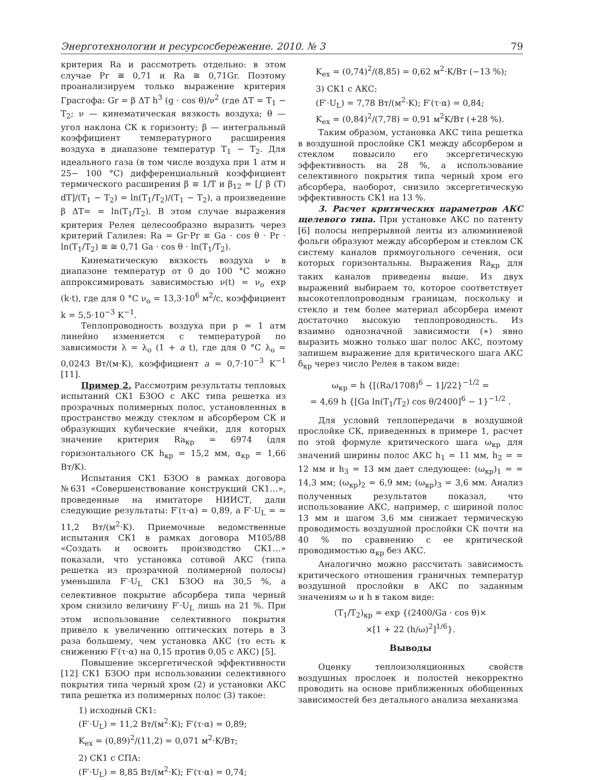Энерготехнологии и ресурсосбережение. 2010. № 3 79
критерия Ra и рассмотреть отдельно: в этом случае Pr ≅ 0,71 и Ra ≅ 0,71Gr. Поэтому проанализируем только выражение критерия Грасгофа: Gr = β ΔT h<sup>3</sup> (g · cos θ)/ν<sup>2</sup> (где ΔT = T<sub>1</sub> − T<sub>2</sub>; ν — кинематическая вязкость воздуха; θ — угол наклона СК к горизонту; β — интегральный коэффициент температурного расширения воздуха в диапазоне температур T<sub>1</sub> − T<sub>2</sub>. Для идеального газа (в том числе воздуха при 1 атм и 25− 100 °C) дифференциальный коэффициент термического расширения β ≡ 1/T и β<sub>12</sub> = [∫ β (T) dT]/(T<sub>1</sub> − T<sub>2</sub>) = ln(T<sub>1</sub>/T<sub>2</sub>)/(T<sub>1</sub> − T<sub>2</sub>), а произведение β ΔT= = ln(T<sub>1</sub>/T<sub>2</sub>). В этом случае выражения критерия Релея целесообразно выразить через критерий Галилея: Ra = Gr·Pr ≡ Ga · cos θ · Pr · ln(T<sub>1</sub>/T<sub>2</sub>) ≅ ≅ 0,71 Ga · cos θ · ln(T<sub>1</sub>/T<sub>2</sub>).
Кинематическую вязкость воздуха ν в диапазоне температур от 0 до 100 °C можно аппроксимировать зависимостью ν(t) = ν<sub>o</sub> exp (k·t), где для 0 °C ν<sub>o</sub> = 13,3·10<sup>6</sup> м<sup>2</sup>/с, коэффициент k = 5,5·10<sup>−3</sup> K<sup>−1</sup>.
Теплопроводность воздуха при p = 1 атм линейно изменяется с температурой по зависимости λ = λ<sub>o</sub> (1 + a t), где для 0 °C λ<sub>o</sub> = 0,0243 Вт/(м·K), коэффициент a = 0,7·10<sup>−3</sup> K<sup>−1</sup> [11].
Пример 2. Рассмотрим результаты тепловых испытаний СК1 БЗОО с АКС типа решетка из прозрачных полимерных полос, установленных в пространство между стеклом и абсорбером СК и образующих кубические ячейки, для которых значение критерия Ra<sub>кр</sub> = 6974 (для горизонтального СК h<sub>кр</sub> = 15,2 мм, α<sub>кр</sub> = 1,66 Вт/K).
Испытания СК1 БЗОО в рамках договора №631 «Совершенствование конструкций СК1…», проведенные на имитаторе НИИСТ, дали следующие результаты: F′(τ·α) = 0,89, а F′·U<sub>L</sub> = = 11,2 Вт/(м<sup>2</sup>·K). Приемочные ведомственные испытания СК1 в рамках договора М105/88 «Создать и освоить производство СК1…» показали, что установка сотовой АКС (типа решетка из прозрачной полимерной полосы) уменьшила F′·U<sub>L</sub> СК1 БЗОО на 30,5 %, а селективное покрытие абсорбера типа черный хром снизило величину F′·U<sub>L</sub> лишь на 21 %. При этом использование селективного покрытия привело к увеличению оптических потерь в 3 раза большему, чем установка АКС (то есть к снижению F′(τ·α) на 0,15 против 0,05 с АКС) [5].
Повышение эксергетической эффективности [12] СК1 БЗОО при использовании селективного покрытия типа черный хром (2) и установки АКС типа решетка из полимерных полос (3) такое:
1) исходный СК1:
(F′·U<sub>L</sub>) = 11,2 Вт/(м<sup>2</sup>·K); F′(τ·α) = 0,89;
K<sub>ex</sub> = (0,89)<sup>2</sup>/(11,2) = 0,071 м<sup>2</sup>·K/Вт;
2) СК1 с СПА:
(F′·U<sub>L</sub>) = 8,85 Вт/(м<sup>2</sup>·K); F′(τ·α) = 0,74;
K<sub>ex</sub> = (0,74)<sup>2</sup>/(8,85) = 0,62 м<sup>2</sup>·K/Вт (−13 %);
3) СК1 с АКС:
(F′·U<sub>L</sub>) = 7,78 Вт/(м<sup>2</sup>·K); F′(τ·α) = 0,84;
K<sub>ex</sub> = (0,84)<sup>2</sup>/(7,78) = 0,91 м<sup>2</sup>K/Вт (+28 %).
Таким образом, установка АКС типа решетка в воздушной прослойке СК1 между абсорбером и стеклом повысило его эксергетическую эффективность на 28 %, а использование селективного покрытия типа черный хром его абсорбера, наоборот, снизило эксергетическую эффективность СК1 на 13 %.
3. Расчет критических параметров АКС щелевого типа. При установке АКС по патенту [6] полосы непрерывной ленты из алюминиевой фольги образуют между абсорбером и стеклом СК систему каналов прямоугольного сечения, оси которых горизонтальны. Выражения Ra<sub>кр</sub> для таких каналов приведены выше. Из двух выражений выбираем то, которое соответствует высокотеплопроводным границам, поскольку и стекло и тем более материал абсорбера имеют достаточно высокую теплопроводность. Из взаимно однозначной зависимости (∗) явно выразить можно только шаг полос АКС, поэтому запишем выражение для критического шага АКС δ<sub>кр</sub> через число Релея в таком виде:
ω<sub>кр</sub> = h {[(Ra/1708)<sup>6</sup> − 1]/22}<sup>−1/2</sup> =
= 4,69 h {[Ga ln(T<sub>1</sub>/T<sub>2</sub>) cos θ/2400]<sup>6</sup> − 1}<sup>−1/2</sup> .
Для условий теплопередачи в воздушной прослойке СК, приведенных в примере 1, расчет по этой формуле критического шага ω<sub>кр</sub> для значений ширины полос АКС h<sub>1</sub> = 11 мм, h<sub>2</sub> = = 12 мм и h<sub>3</sub> = 13 мм дает следующее: (ω<sub>кр</sub>)<sub>1</sub> = = 14,3 мм; (ω<sub>кр</sub>)<sub>2</sub> = 6,9 мм; (ω<sub>кр</sub>)<sub>3</sub> = 3,6 мм. Анализ полученных результатов показал, что использование АКС, например, с шириной полос 13 мм и шагом 3,6 мм снижает термическую проводимость воздушной прослойки СК почти на 40 % по сравнению с ее критической проводимостью α<sub>кр</sub> без АКС.
Аналогично можно рассчитать зависимость критического отношения граничных температур воздушной прослойки в АКС по заданным значениям ω и h в таком виде:
(T<sub>1</sub>/T<sub>2</sub>)<sub>кр</sub> = exp {(2400/Ga · cos θ)×
×[1 + 22 (h/ω)<sup>2</sup>]<sup>1/6</sup>}.
Выводы
Оценку теплоизоляционных свойств воздушных прослоек и полостей некорректно проводить на основе приближенных обобщенных зависимостей без детального анализа механизма